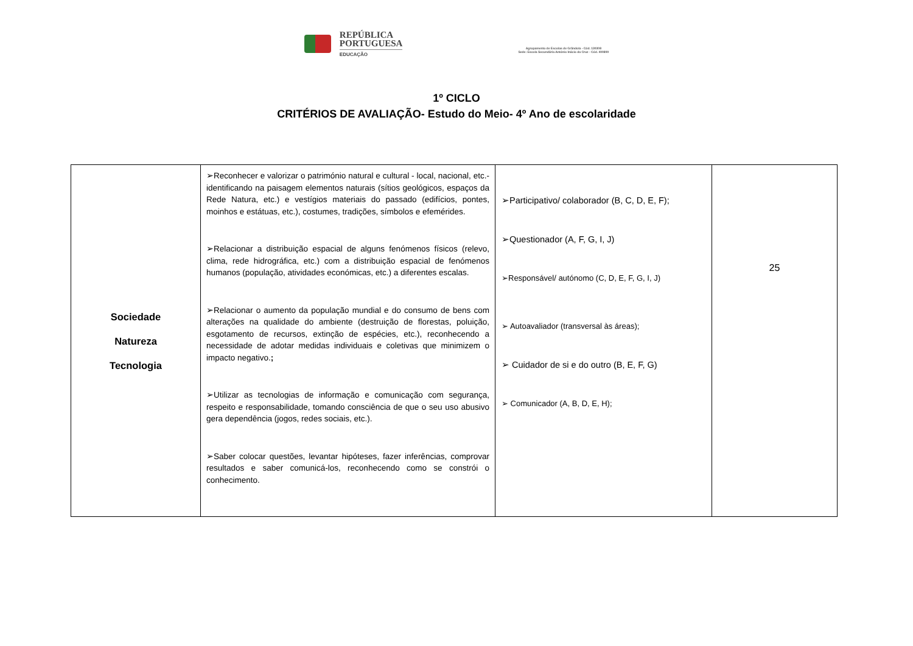REPÚBLICA
PORTUGUESA
EDUCAÇÃO
Agrupamento de Escolas de Grândola - Cód. 130308
Sede: Escola Secundária António Inácio da Cruz - Cód. 400890
1º CICLO
CRITÉRIOS DE AVALIAÇÃO- Estudo do Meio- 4º Ano de escolaridade
| Sociedade Natureza Tecnologia | ➢Reconhecer e valorizar o património natural e cultural - local, nacional, etc.- identificando na paisagem elementos naturais (sítios geológicos, espaços da Rede Natura, etc.) e vestígios materiais do passado (edifícios, pontes, moinhos e estátuas, etc.), costumes, tradições, símbolos e efemérides. ➢Relacionar a distribuição espacial de alguns fenómenos físicos (relevo, clima, rede hidrográfica, etc.) com a distribuição espacial de fenómenos humanos (população, atividades económicas, etc.) a diferentes escalas. ➢Relacionar o aumento da população mundial e do consumo de bens com alterações na qualidade do ambiente (destruição de florestas, poluição, esgotamento de recursos, extinção de espécies, etc.), reconhecendo a necessidade de adotar medidas individuais e coletivas que minimizem o impacto negativo. ; ➢Utilizar as tecnologias de informação e comunicação com segurança, respeito e responsabilidade, tomando consciência de que o seu uso abusivo gera dependência (jogos, redes sociais, etc.). ➢Saber colocar questões, levantar hipóteses, fazer inferências, comprovar resultados e saber comunicá-los, reconhecendo como se constrói o conhecimento. | ➢Participativo/ colaborador (B, C, D, E, F); ➢Questionador (A, F, G, I, J) ➢Responsável/ autónomo (C, D, E, F, G, I, J) ➢ Autoavaliador (transversal às áreas); ➢ Cuidador de si e do outro (B, E, F, G) ➢ Comunicador (A, B, D, E, H); | 25 |